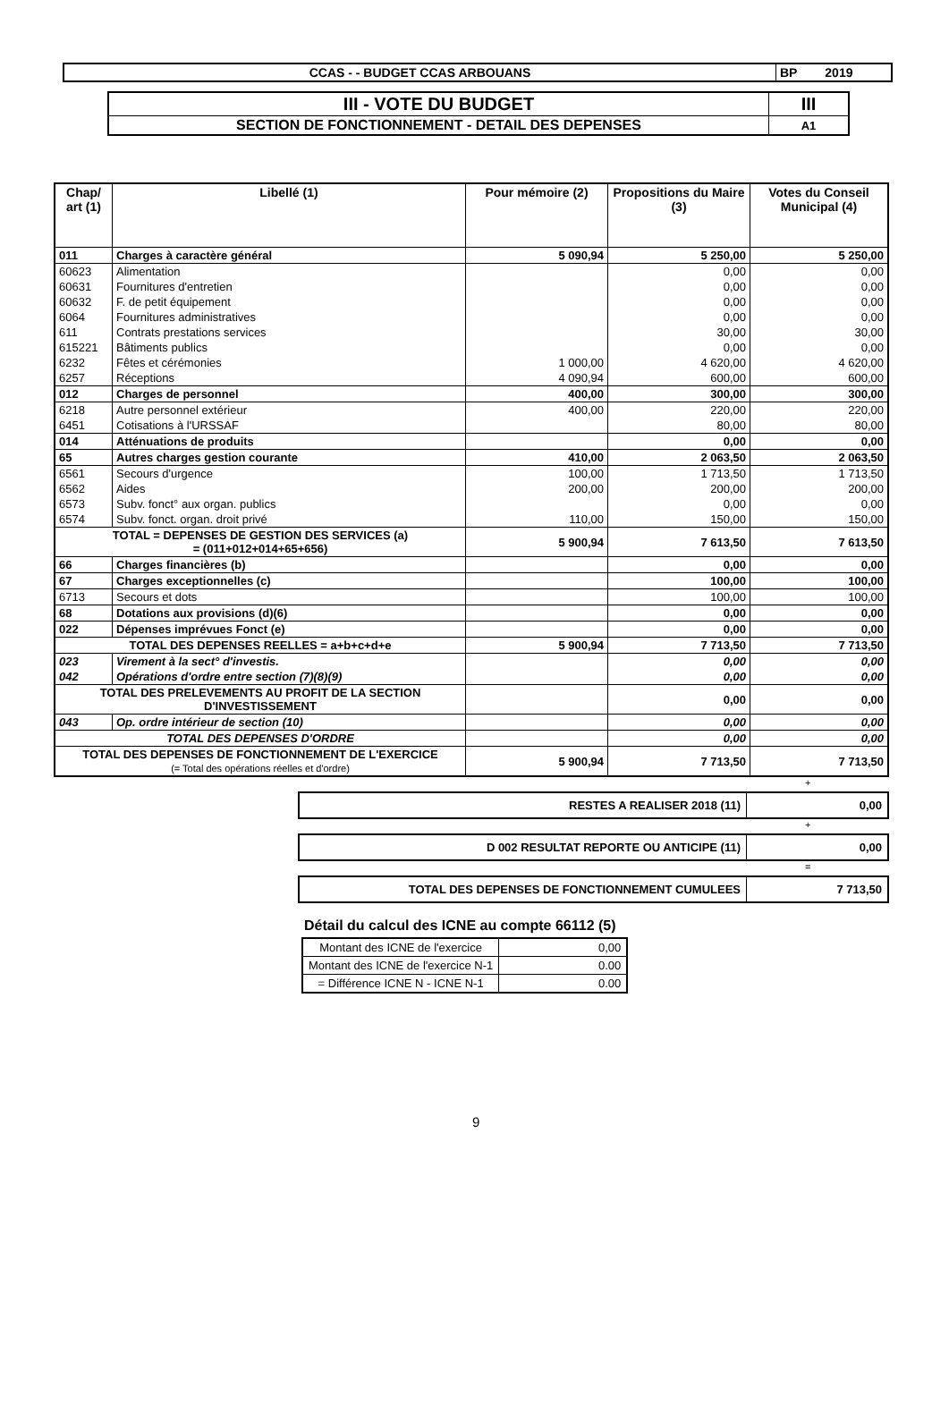| CCAS - - BUDGET CCAS ARBOUANS | BP 2019 |
| III - VOTE DU BUDGET | III |
| SECTION DE FONCTIONNEMENT - DETAIL DES DEPENSES | A1 |
| Chap/ art (1) | Libellé (1) | Pour mémoire (2) | Propositions du Maire (3) | Votes du Conseil Municipal (4) |
| --- | --- | --- | --- | --- |
| 011 | Charges à caractère général | 5 090,94 | 5 250,00 | 5 250,00 |
| 60623 | Alimentation | | 0,00 | 0,00 |
| 60631 | Fournitures d'entretien | | 0,00 | 0,00 |
| 60632 | F. de petit équipement | | 0,00 | 0,00 |
| 6064 | Fournitures administratives | | 0,00 | 0,00 |
| 611 | Contrats prestations services | | 30,00 | 30,00 |
| 615221 | Bâtiments publics | | 0,00 | 0,00 |
| 6232 | Fêtes et cérémonies | 1 000,00 | 4 620,00 | 4 620,00 |
| 6257 | Réceptions | 4 090,94 | 600,00 | 600,00 |
| 012 | Charges de personnel | 400,00 | 300,00 | 300,00 |
| 6218 | Autre personnel extérieur | 400,00 | 220,00 | 220,00 |
| 6451 | Cotisations à l'URSSAF | | 80,00 | 80,00 |
| 014 | Atténuations de produits | | 0,00 | 0,00 |
| 65 | Autres charges gestion courante | 410,00 | 2 063,50 | 2 063,50 |
| 6561 | Secours d'urgence | 100,00 | 1 713,50 | 1 713,50 |
| 6562 | Aides | 200,00 | 200,00 | 200,00 |
| 6573 | Subv. fonct° aux organ. publics | | 0,00 | 0,00 |
| 6574 | Subv. fonct. organ. droit privé | 110,00 | 150,00 | 150,00 |
| TOTAL = DEPENSES DE GESTION DES SERVICES (a) = (011+012+014+65+656) | | 5 900,94 | 7 613,50 | 7 613,50 |
| 66 | Charges financières (b) | | 0,00 | 0,00 |
| 67 | Charges exceptionnelles (c) | | 100,00 | 100,00 |
| 6713 | Secours et dots | | 100,00 | 100,00 |
| 68 | Dotations aux provisions (d)(6) | | 0,00 | 0,00 |
| 022 | Dépenses imprévues Fonct (e) | | 0,00 | 0,00 |
| TOTAL DES DEPENSES REELLES = a+b+c+d+e | | 5 900,94 | 7 713,50 | 7 713,50 |
| 023 | Virement à la sect° d'investis. | | 0,00 | 0,00 |
| 042 | Opérations d'ordre entre section (7)(8)(9) | | 0,00 | 0,00 |
| TOTAL DES PRELEVEMENTS AU PROFIT DE LA SECTION D'INVESTISSEMENT | | | 0,00 | 0,00 |
| 043 | Op. ordre intérieur de section (10) | | 0,00 | 0,00 |
| TOTAL DES DEPENSES D'ORDRE | | | 0,00 | 0,00 |
| TOTAL DES DEPENSES DE FONCTIONNEMENT DE L'EXERCICE (= Total des opérations réelles et d'ordre) | | 5 900,94 | 7 713,50 | 7 713,50 |
+
| RESTES A REALISER 2018 (11) | 0,00 |
+
| D 002 RESULTAT REPORTE OU ANTICIPE (11) | 0,00 |
=
| TOTAL DES DEPENSES DE FONCTIONNEMENT CUMULEES | 7 713,50 |
Détail du calcul des ICNE au compte 66112 (5)
| Montant des ICNE de l'exercice | 0,00 |
| Montant des ICNE de l'exercice N-1 | 0.00 |
| = Différence ICNE N - ICNE N-1 | 0.00 |
9